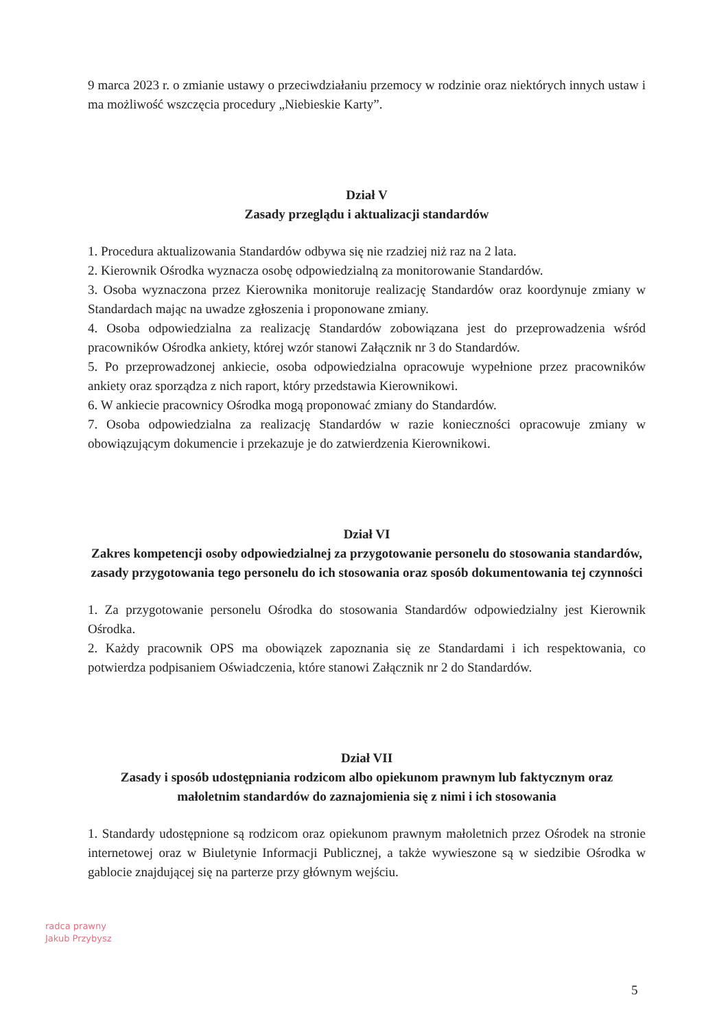9 marca 2023 r. o zmianie ustawy o przeciwdziałaniu przemocy w rodzinie oraz niektórych innych ustaw i ma możliwość wszczęcia procedury „Niebieskie Karty”.
Dział V
Zasady przeglądu i aktualizacji standardów
1. Procedura aktualizowania Standardów odbywa się nie rzadziej niż raz na 2 lata.
2. Kierownik Ośrodka wyznacza osobę odpowiedzialną za monitorowanie Standardów.
3. Osoba wyznaczona przez Kierownika monitoruje realizację Standardów oraz koordynuje zmiany w Standardach mając na uwadze zgłoszenia i proponowane zmiany.
4. Osoba odpowiedzialna za realizację Standardów zobowiązana jest do przeprowadzenia wśród pracowników Ośrodka ankiety, której wzór stanowi Załącznik nr 3 do Standardów.
5. Po przeprowadzonej ankiecie, osoba odpowiedzialna opracowuje wypełnione przez pracowników ankiety oraz sporządza z nich raport, który przedstawia Kierownikowi.
6. W ankiecie pracownicy Ośrodka mogą proponować zmiany do Standardów.
7. Osoba odpowiedzialna za realizację Standardów w razie konieczności opracowuje zmiany w obowiązującym dokumencie i przekazuje je do zatwierdzenia Kierownikowi.
Dział VI
Zakres kompetencji osoby odpowiedzialnej za przygotowanie personelu do stosowania standardów, zasady przygotowania tego personelu do ich stosowania oraz sposób dokumentowania tej czynności
1. Za przygotowanie personelu Ośrodka do stosowania Standardów odpowiedzialny jest Kierownik Ośrodka.
2. Każdy pracownik OPS ma obowiązek zapoznania się ze Standardami i ich respektowania, co potwierdza podpisaniem Oświadczenia, które stanowi Załącznik nr 2 do Standardów.
Dział VII
Zasady i sposób udostępniania rodzicom albo opiekunom prawnym lub faktycznym oraz małoletnim standardów do zaznajomienia się z nimi i ich stosowania
1. Standardy udostępnione są rodzicom oraz opiekunom prawnym małoletnich przez Ośrodek na stronie internetowej oraz w Biuletynie Informacji Publicznej, a także wywieszone są w siedzibie Ośrodka w gablocie znajdującej się na parterze przy głównym wejściu.
radca prawny
Jakub Przybysz
5